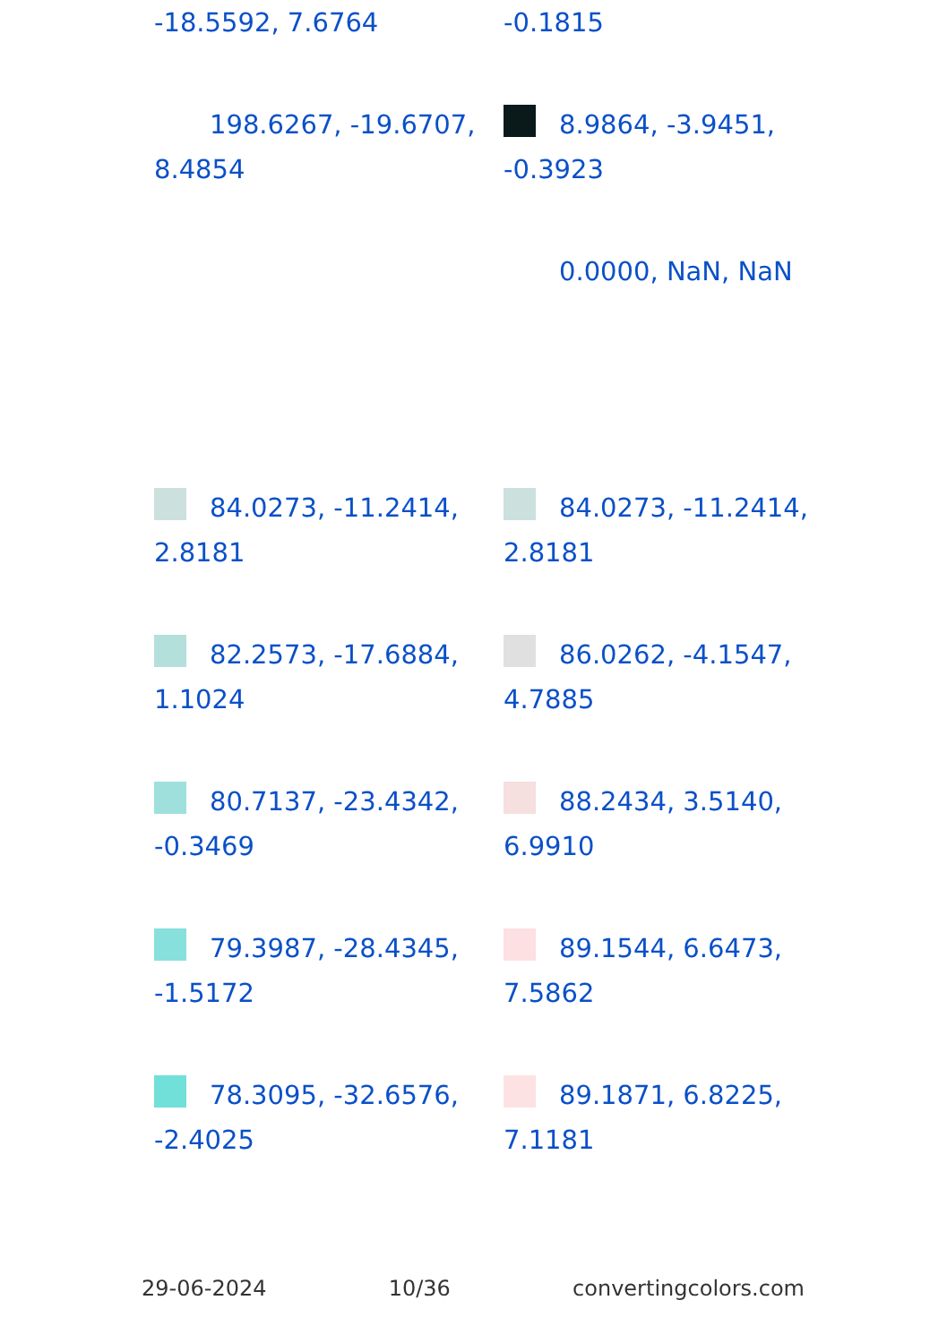-18.5592, 7.6764 -0.1815
198.6267, -19.6707, 8.4854
8.9864, -3.9451, -0.3923
0.0000, NaN, NaN
84.0273, -11.2414, 2.8181
84.0273, -11.2414, 2.8181
82.2573, -17.6884, 1.1024
86.0262, -4.1547, 4.7885
80.7137, -23.4342, -0.3469
88.2434, 3.5140, 6.9910
79.3987, -28.4345, -1.5172
89.1544, 6.6473, 7.5862
78.3095, -32.6576, -2.4025
89.1871, 6.8225, 7.1181
29-06-2024 10/36 convertingcolors.com